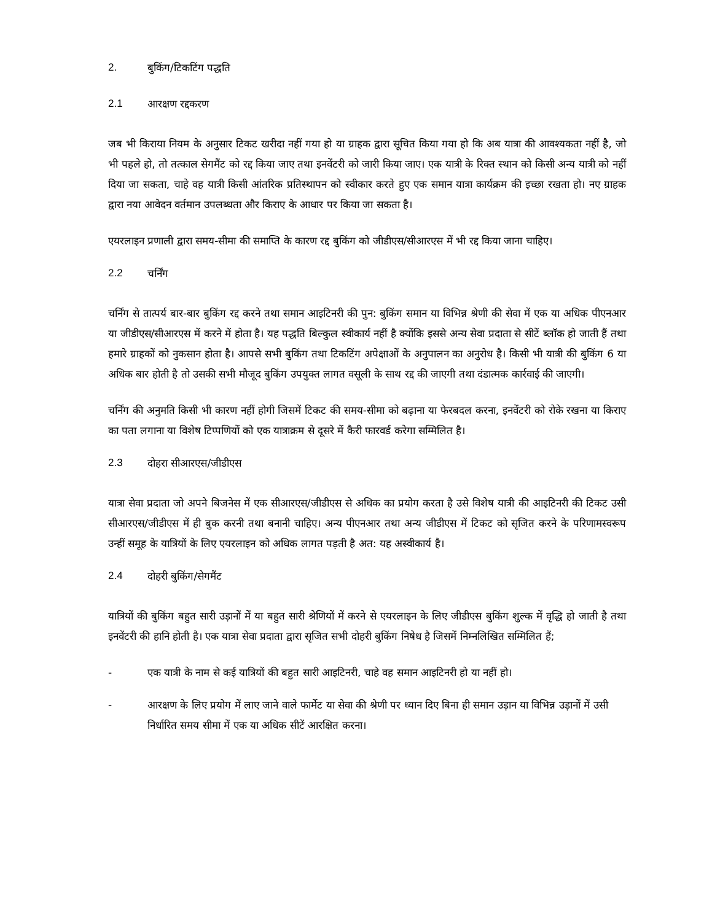2. बुकिंग/टिकटिंग पद्धति
2.1 आरक्षण रद्दकरण
जब भी किराया नियम के अनुसार टिकट खरीदा नहीं गया हो या ग्राहक द्वारा सूचित किया गया हो कि अब यात्रा की आवश्यकता नहीं है, जो भी पहले हो, तो तत्काल सेगमैंट को रद्द किया जाए तथा इनवेंटरी को जारी किया जाए। एक यात्री के रिक्त स्थान को किसी अन्य यात्री को नहीं दिया जा सकता, चाहे वह यात्री किसी आंतरिक प्रतिस्थापन को स्वीकार करते हुए एक समान यात्रा कार्यक्रम की इच्छा रखता हो। नए ग्राहक द्वारा नया आवेदन वर्तमान उपलब्धता और किराए के आधार पर किया जा सकता है।
एयरलाइन प्रणाली द्वारा समय-सीमा की समाप्ति के कारण रद्द बुकिंग को जीडीएस/सीआरएस में भी रद्द किया जाना चाहिए।
2.2 चर्निंग
चर्निंग से तात्पर्य बार-बार बुकिंग रद्द करने तथा समान आइटिनरी की पुन: बुकिंग समान या विभिन्न श्रेणी की सेवा में एक या अधिक पीएनआर या जीडीएस/सीआरएस में करने में होता है। यह पद्धति बिल्कुल स्वीकार्य नहीं है क्योंकि इससे अन्य सेवा प्रदाता से सीटें ब्लॉक हो जाती हैं तथा हमारे ग्राहकों को नुकसान होता है। आपसे सभी बुकिंग तथा टिकटिंग अपेक्षाओं के अनुपालन का अनुरोध है। किसी भी यात्री की बुकिंग 6 या अधिक बार होती है तो उसकी सभी मौजूद बुकिंग उपयुक्त लागत वसूली के साथ रद्द की जाएगी तथा दंडात्मक कार्रवाई की जाएगी।
चर्निंग की अनुमति किसी भी कारण नहीं होगी जिसमें टिकट की समय-सीमा को बढ़ाना या फेरबदल करना, इनवेंटरी को रोके रखना या किराए का पता लगाना या विशेष टिप्पणियों को एक यात्राक्रम से दूसरे में कैरी फारवर्ड करेगा सम्मिलित है।
2.3 दोहरा सीआरएस/जीडीएस
यात्रा सेवा प्रदाता जो अपने बिजनेस में एक सीआरएस/जीडीएस से अधिक का प्रयोग करता है उसे विशेष यात्री की आइटिनरी की टिकट उसी सीआरएस/जीडीएस में ही बुक करनी तथा बनानी चाहिए। अन्य पीएनआर तथा अन्य जीडीएस में टिकट को सृजित करने के परिणामस्वरूप उन्हीं समूह के यात्रियों के लिए एयरलाइन को अधिक लागत पड़ती है अत: यह अस्वीकार्य है।
2.4 दोहरी बुकिंग/सेगमैंट
यात्रियों की बुकिंग बहुत सारी उड़ानों में या बहुत सारी श्रेणियों में करने से एयरलाइन के लिए जीडीएस बुकिंग शुल्क में वृद्धि हो जाती है तथा इनवेंटरी की हानि होती है। एक यात्रा सेवा प्रदाता द्वारा सृजित सभी दोहरी बुकिंग निषेध है जिसमें निम्नलिखित सम्मिलित हैं;
- एक यात्री के नाम से कई यात्रियों की बहुत सारी आइटिनरी, चाहे वह समान आइटिनरी हो या नहीं हो।
- आरक्षण के लिए प्रयोग में लाए जाने वाले फार्मेट या सेवा की श्रेणी पर ध्यान दिए बिना ही समान उड़ान या विभिन्न उड़ानों में उसी निर्धारित समय सीमा में एक या अधिक सीटें आरक्षित करना।